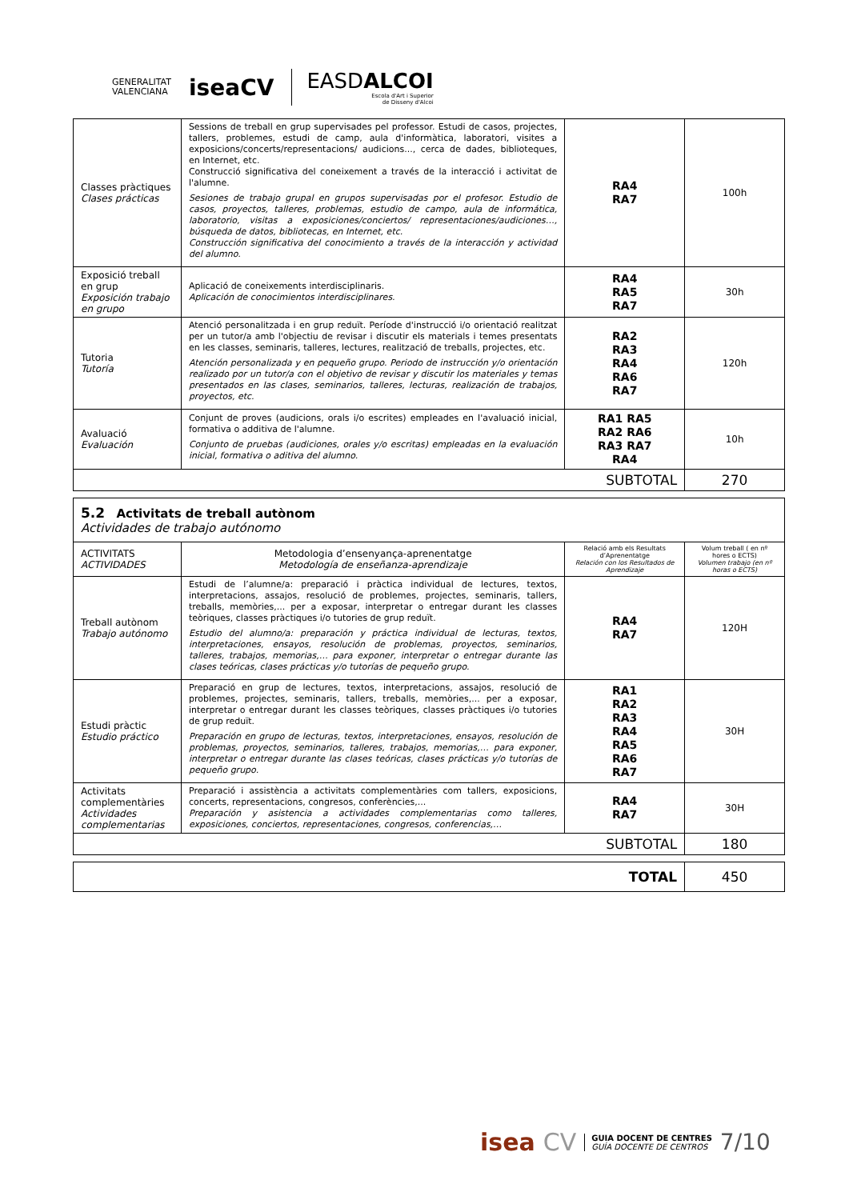GENERALITAT
VALENCIANA
iseaCV
EASDALCOI
Escola d'Art i Superior
de Disseny d'Alcoi
| Classes pràctiques Clases prácticas | Sessions de treball en grup supervisades pel professor. Estudi de casos, projectes, tallers, problemes, estudi de camp, aula d'informàtica, laboratori, visites a exposicions/concerts/representacions/ audicions..., cerca de dades, biblioteques, en Internet, etc. Construcció significativa del coneixement a través de la interacció i activitat de l'alumne. Sesiones de trabajo grupal en grupos supervisadas por el profesor. Estudio de casos, proyectos, talleres, problemas, estudio de campo, aula de informática, laboratorio, visitas a exposiciones/conciertos/ representaciones/audiciones…, búsqueda de datos, bibliotecas, en Internet, etc. Construcción significativa del conocimiento a través de la interacción y actividad del alumno. | RA4 RA7 | 100h |
| Exposició treball en grup Exposición trabajo en grupo | Aplicació de coneixements interdisciplinaris. Aplicación de conocimientos interdisciplinares. | RA4 RA5 RA7 | 30h |
| Tutoria Tutoría | Atenció personalitzada i en grup reduït. Període d'instrucció i/o orientació realitzat per un tutor/a amb l'objectiu de revisar i discutir els materials i temes presentats en les classes, seminaris, talleres, lectures, realització de treballs, projectes, etc. Atención personalizada y en pequeño grupo. Periodo de instrucción y/o orientación realizado por un tutor/a con el objetivo de revisar y discutir los materiales y temas presentados en las clases, seminarios, talleres, lecturas, realización de trabajos, proyectos, etc. | RA2 RA3 RA4 RA6 RA7 | 120h |
| Avaluació Evaluación | Conjunt de proves (audicions, orals i/o escrites) empleades en l'avaluació inicial, formativa o additiva de l'alumne. Conjunto de pruebas (audiciones, orales y/o escritas) empleadas en la evaluación inicial, formativa o aditiva del alumno. | RA1 RA5 RA2 RA6 RA3 RA7 RA4 | 10h |
| SUBTOTAL | | | 270 |
| 5.2 Activitats de treball autònom Actividades de trabajo autónomo | | | |
| ACTIVITATS ACTIVIDADES | Metodologia d’ensenyança-aprenentatge Metodología de enseñanza-aprendizaje | Relació amb els Resultats d’Aprenentatge Relación con los Resultados de Aprendizaje | Volum treball ( en nº hores o ECTS) Volumen trabajo (en nº horas o ECTS) |
| Treball autònom Trabajo autónomo | Estudi de l’alumne/a: preparació i pràctica individual de lectures, textos, interpretacions, assajos, resolució de problemes, projectes, seminaris, tallers, treballs, memòries,... per a exposar, interpretar o entregar durant les classes teòriques, classes pràctiques i/o tutories de grup reduït. Estudio del alumno/a: preparación y práctica individual de lecturas, textos, interpretaciones, ensayos, resolución de problemas, proyectos, seminarios, talleres, trabajos, memorias,… para exponer, interpretar o entregar durante las clases teóricas, clases prácticas y/o tutorías de pequeño grupo. | RA4 RA7 | 120H |
| Estudi pràctic Estudio práctico | Preparació en grup de lectures, textos, interpretacions, assajos, resolució de problemes, projectes, seminaris, tallers, treballs, memòries,... per a exposar, interpretar o entregar durant les classes teòriques, classes pràctiques i/o tutories de grup reduït. Preparación en grupo de lecturas, textos, interpretaciones, ensayos, resolución de problemas, proyectos, seminarios, talleres, trabajos, memorias,… para exponer, interpretar o entregar durante las clases teóricas, clases prácticas y/o tutorías de pequeño grupo. | RA1 RA2 RA3 RA4 RA5 RA6 RA7 | 30H |
| Activitats complementàries Actividades complementarias | Preparació i assistència a activitats complementàries com tallers, exposicions, concerts, representacions, congresos, conferències,... Preparación y asistencia a actividades complementarias como talleres, exposiciones, conciertos, representaciones, congresos, conferencias,… | RA4 RA7 | 30H |
| SUBTOTAL | | | 180 |
| TOTAL | 450 |
isea CV GUIA DOCENT DE CENTRES
GUÍA DOCENTE DE CENTROS 7/10